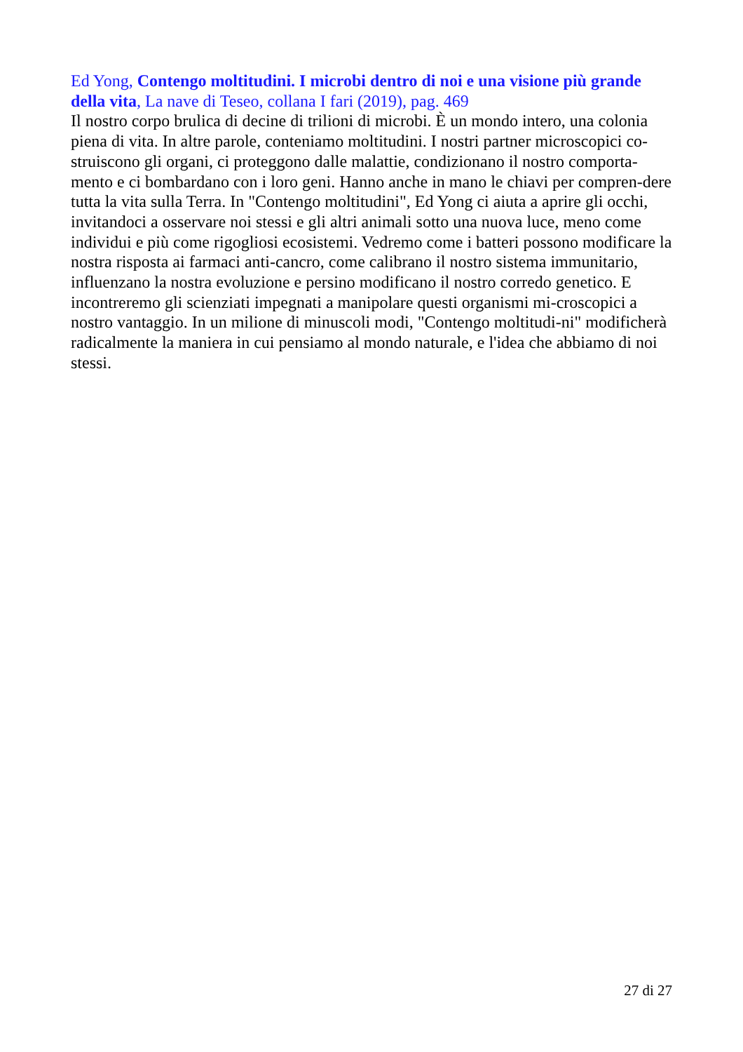Ed Yong, Contengo moltitudini. I microbi dentro di noi e una visione più grande della vita, La nave di Teseo, collana I fari (2019), pag. 469
Il nostro corpo brulica di decine di trilioni di microbi. È un mondo intero, una colonia piena di vita. In altre parole, conteniamo moltitudini. I nostri partner microscopici co-struiscono gli organi, ci proteggono dalle malattie, condizionano il nostro comporta-mento e ci bombardano con i loro geni. Hanno anche in mano le chiavi per compren-dere tutta la vita sulla Terra. In "Contengo moltitudini", Ed Yong ci aiuta a aprire gli occhi, invitandoci a osservare noi stessi e gli altri animali sotto una nuova luce, meno come individui e più come rigogliosi ecosistemi. Vedremo come i batteri possono modificare la nostra risposta ai farmaci anti-cancro, come calibrano il nostro sistema immunitario, influenzano la nostra evoluzione e persino modificano il nostro corredo genetico. E incontreremo gli scienziati impegnati a manipolare questi organismi mi-croscopici a nostro vantaggio. In un milione di minuscoli modi, "Contengo moltitudi-ni" modificherà radicalmente la maniera in cui pensiamo al mondo naturale, e l'idea che abbiamo di noi stessi.
27 di 27